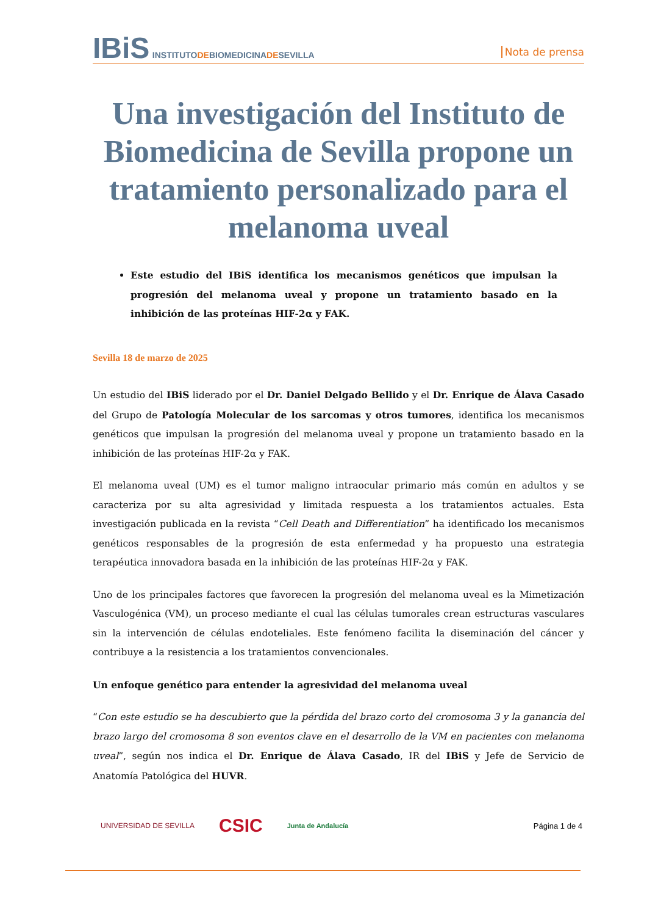IBiS INSTITUTODEBIOMEDICINADESEVILLA
Nota de prensa
Una investigación del Instituto de Biomedicina de Sevilla propone un tratamiento personalizado para el melanoma uveal
Este estudio del IBiS identifica los mecanismos genéticos que impulsan la progresión del melanoma uveal y propone un tratamiento basado en la inhibición de las proteínas HIF-2α y FAK.
Sevilla 18 de marzo de 2025
Un estudio del IBiS liderado por el Dr. Daniel Delgado Bellido y el Dr. Enrique de Álava Casado del Grupo de Patología Molecular de los sarcomas y otros tumores, identifica los mecanismos genéticos que impulsan la progresión del melanoma uveal y propone un tratamiento basado en la inhibición de las proteínas HIF-2α y FAK.
El melanoma uveal (UM) es el tumor maligno intraocular primario más común en adultos y se caracteriza por su alta agresividad y limitada respuesta a los tratamientos actuales. Esta investigación publicada en la revista “Cell Death and Differentiation” ha identificado los mecanismos genéticos responsables de la progresión de esta enfermedad y ha propuesto una estrategia terapéutica innovadora basada en la inhibición de las proteínas HIF-2α y FAK.
Uno de los principales factores que favorecen la progresión del melanoma uveal es la Mimetización Vasculogénica (VM), un proceso mediante el cual las células tumorales crean estructuras vasculares sin la intervención de células endoteliales. Este fenómeno facilita la diseminación del cáncer y contribuye a la resistencia a los tratamientos convencionales.
Un enfoque genético para entender la agresividad del melanoma uveal
“Con este estudio se ha descubierto que la pérdida del brazo corto del cromosoma 3 y la ganancia del brazo largo del cromosoma 8 son eventos clave en el desarrollo de la VM en pacientes con melanoma uveal”, según nos indica el Dr. Enrique de Álava Casado, IR del IBiS y Jefe de Servicio de Anatomía Patológica del HUVR.
UNIVERSIDAD DE SEVILLA CSIC Junta de Andalucía Página 1 de 4